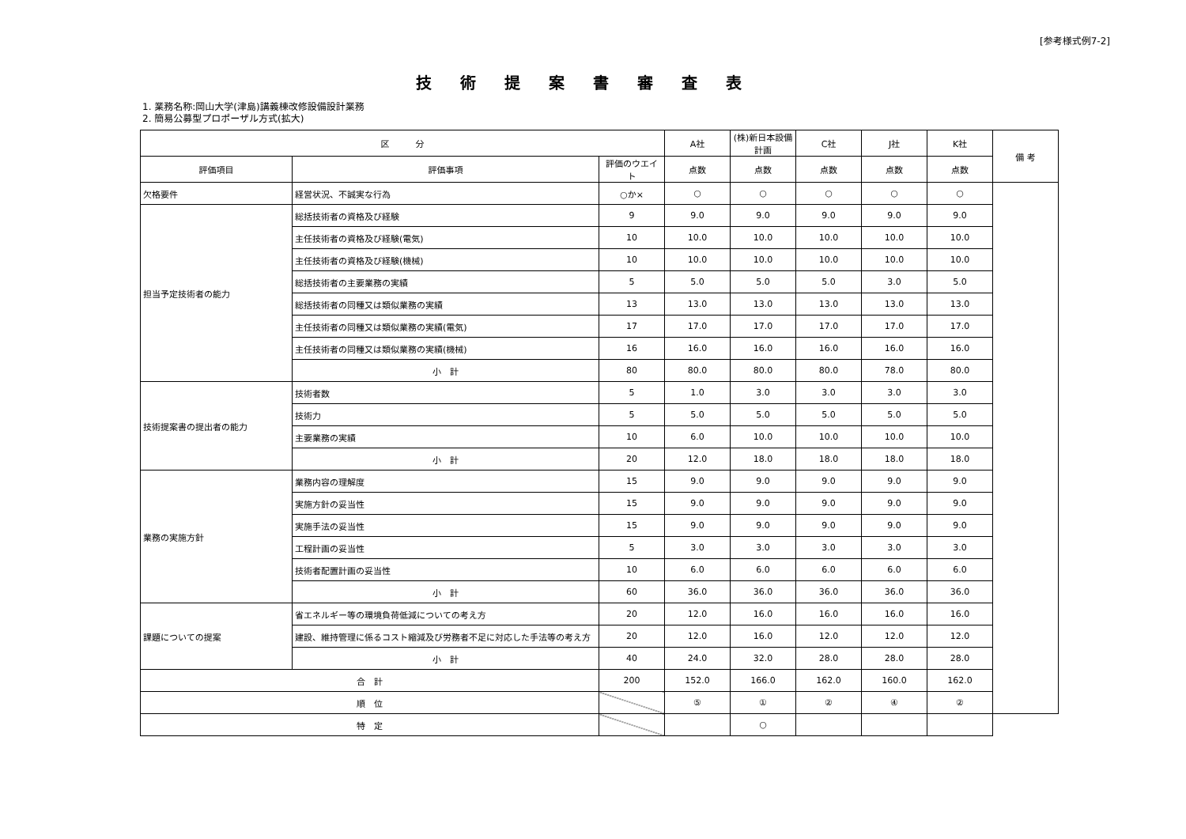[参考様式例7-2]
技術提案書審査表
1. 業務名称:岡山大学(津島)講義棟改修設備設計業務
2. 簡易公募型プロポーザル方式(拡大)
| 区 分 | | | A社 | (株)新日本設備計画 | C社 | J社 | K社 | 備 考 |
| --- | --- | --- | --- | --- | --- | --- | --- | --- |
| 評価項目 | 評価事項 | 評価のウエイト | 点数 | 点数 | 点数 | 点数 | 点数 | |
| 欠格要件 | 経営状況、不誠実な行為 | ○か× | ○ | ○ | ○ | ○ | ○ | |
| 担当予定技術者の能力 | 総括技術者の資格及び経験 | 9 | 9.0 | 9.0 | 9.0 | 9.0 | 9.0 | |
| | 主任技術者の資格及び経験(電気) | 10 | 10.0 | 10.0 | 10.0 | 10.0 | 10.0 | |
| | 主任技術者の資格及び経験(機械) | 10 | 10.0 | 10.0 | 10.0 | 10.0 | 10.0 | |
| | 総括技術者の主要業務の実績 | 5 | 5.0 | 5.0 | 5.0 | 3.0 | 5.0 | |
| | 総括技術者の同種又は類似業務の実績 | 13 | 13.0 | 13.0 | 13.0 | 13.0 | 13.0 | |
| | 主任技術者の同種又は類似業務の実績(電気) | 17 | 17.0 | 17.0 | 17.0 | 17.0 | 17.0 | |
| | 主任技術者の同種又は類似業務の実績(機械) | 16 | 16.0 | 16.0 | 16.0 | 16.0 | 16.0 | |
| | 小 計 | 80 | 80.0 | 80.0 | 80.0 | 78.0 | 80.0 | |
| 技術提案書の提出者の能力 | 技術者数 | 5 | 1.0 | 3.0 | 3.0 | 3.0 | 3.0 | |
| | 技術力 | 5 | 5.0 | 5.0 | 5.0 | 5.0 | 5.0 | |
| | 主要業務の実績 | 10 | 6.0 | 10.0 | 10.0 | 10.0 | 10.0 | |
| | 小 計 | 20 | 12.0 | 18.0 | 18.0 | 18.0 | 18.0 | |
| 業務の実施方針 | 業務内容の理解度 | 15 | 9.0 | 9.0 | 9.0 | 9.0 | 9.0 | |
| | 実施方針の妥当性 | 15 | 9.0 | 9.0 | 9.0 | 9.0 | 9.0 | |
| | 実施手法の妥当性 | 15 | 9.0 | 9.0 | 9.0 | 9.0 | 9.0 | |
| | 工程計画の妥当性 | 5 | 3.0 | 3.0 | 3.0 | 3.0 | 3.0 | |
| | 技術者配置計画の妥当性 | 10 | 6.0 | 6.0 | 6.0 | 6.0 | 6.0 | |
| | 小 計 | 60 | 36.0 | 36.0 | 36.0 | 36.0 | 36.0 | |
| 課題についての提案 | 省エネルギー等の環境負荷低減についての考え方 | 20 | 12.0 | 16.0 | 16.0 | 16.0 | 16.0 | |
| | 建設、維持管理に係るコスト縮減及び労務者不足に対応した手法等の考え方 | 20 | 12.0 | 16.0 | 12.0 | 12.0 | 12.0 | |
| | 小 計 | 40 | 24.0 | 32.0 | 28.0 | 28.0 | 28.0 | |
| 合 計 | | 200 | 152.0 | 166.0 | 162.0 | 160.0 | 162.0 | |
| 順 位 | | | ⑤ | ① | ② | ④ | ② | |
| 特 定 | | | | ○ | | | | |